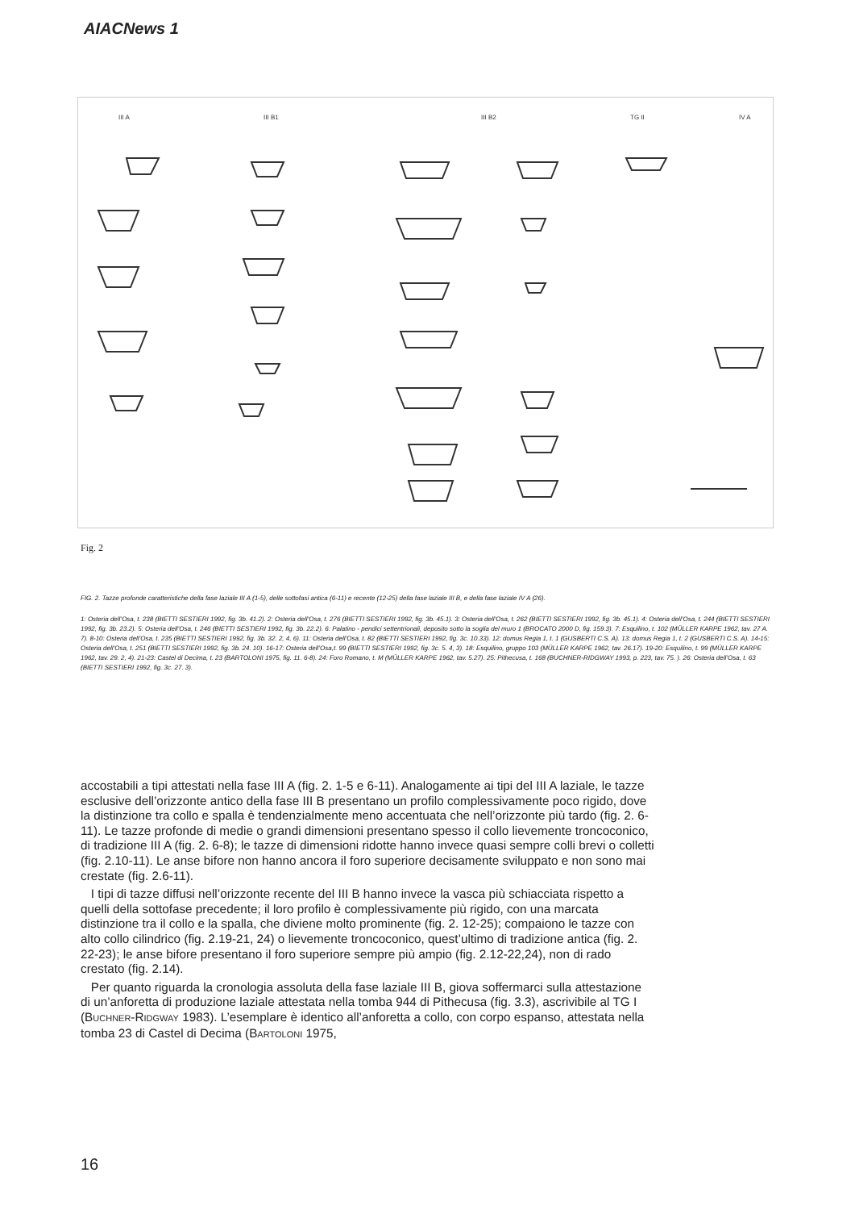AIACNews 1
III A
III B1
III B2
TG II
IV A
Fig. 2
FIG. 2. Tazze profonde caratteristiche della fase laziale III A (1-5), delle sottofasi antica (6-11) e recente (12-25) della fase laziale III B, e della fase laziale IV A (26).
1: Osteria dell’Osa, t. 238 (BIETTI SESTIERI 1992, fig. 3b. 41.2). 2: Osteria dell’Osa, t. 276 (BIETTI SESTIERI 1992, fig. 3b. 45.1). 3: Osteria dell’Osa, t. 262 (BIETTI SESTIERI 1992, fig. 3b. 45.1). 4: Osteria dell’Osa, t. 244 (BIETTI SESTIERI 1992, fig. 3b. 23.2). 5: Osteria dell’Osa, t. 246 (BIETTI SESTIERI 1992, fig. 3b. 22.2). 6: Palatino - pendici settentrionali, deposito sotto la soglia del muro 1 (BROCATO 2000 D, fig. 159.3). 7: Esquilino, t. 102 (MÜLLER KARPE 1962, tav. 27 A. 7). 8-10: Osteria dell’Osa, t. 235 (BIETTI SESTIERI 1992, fig. 3b. 32. 2, 4, 6). 11: Osteria dell’Osa, t. 82 (BIETTI SESTIERI 1992, fig. 3c. 10.33). 12: domus Regia 1, t. 1 (GUSBERTI C.S. A). 13: domus Regia 1, t. 2 (GUSBERTI C.S. A). 14-15: Osteria dell’Osa, t. 251 (BIETTI SESTIERI 1992, fig. 3b. 24. 10). 16-17: Osteria dell’Osa,t. 99 (BIETTI SESTIERI 1992, fig. 3c. 5. 4, 3). 18: Esquilino, gruppo 103 (MÜLLER KARPE 1962, tav. 26.17). 19-20: Esquilino, t. 99 (MÜLLER KARPE 1962, tav. 29. 2, 4). 21-23: Castel di Decima, t. 23 (BARTOLONI 1975, fig. 11. 6-8). 24: Foro Romano, t. M (MÜLLER KARPE 1962, tav. 5.27). 25: Pithecusa, t. 168 (BUCHNER-RIDGWAY 1993, p. 223, tav. 75. ). 26: Osteria dell’Osa, t. 63 (BIETTI SESTIERI 1992, fig. 3c. 27. 3).
accostabili a tipi attestati nella fase III A (fig. 2. 1-5 e 6-11). Analogamente ai tipi del III A laziale, le tazze esclusive dell’orizzonte antico della fase III B presentano un profilo complessivamente poco rigido, dove la distinzione tra collo e spalla è tendenzialmente meno accentuata che nell’orizzonte più tardo (fig. 2. 6-11). Le tazze profonde di medie o grandi dimensioni presentano spesso il collo lievemente troncoconico, di tradizione III A (fig. 2. 6-8); le tazze di dimensioni ridotte hanno invece quasi sempre colli brevi o colletti (fig. 2.10-11). Le anse bifore non hanno ancora il foro superiore decisamente sviluppato e non sono mai crestate (fig. 2.6-11).
I tipi di tazze diffusi nell’orizzonte recente del III B hanno invece la vasca più schiacciata rispetto a quelli della sottofase precedente; il loro profilo è complessivamente più rigido, con una marcata distinzione tra il collo e la spalla, che diviene molto prominente (fig. 2. 12-25); compaiono le tazze con alto collo cilindrico (fig. 2.19-21, 24) o lievemente troncoconico, quest’ultimo di tradizione antica (fig. 2. 22-23); le anse bifore presentano il foro superiore sempre più ampio (fig. 2.12-22,24), non di rado crestato (fig. 2.14).
Per quanto riguarda la cronologia assoluta della fase laziale III B, giova soffermarci sulla attestazione di un’anforetta di produzione laziale attestata nella tomba 944 di Pithecusa (fig. 3.3), ascrivibile al TG I (BUCHNER-RIDGWAY 1983). L’esemplare è identico all’anforetta a collo, con corpo espanso, attestata nella tomba 23 di Castel di Decima (BARTOLONI 1975,
16